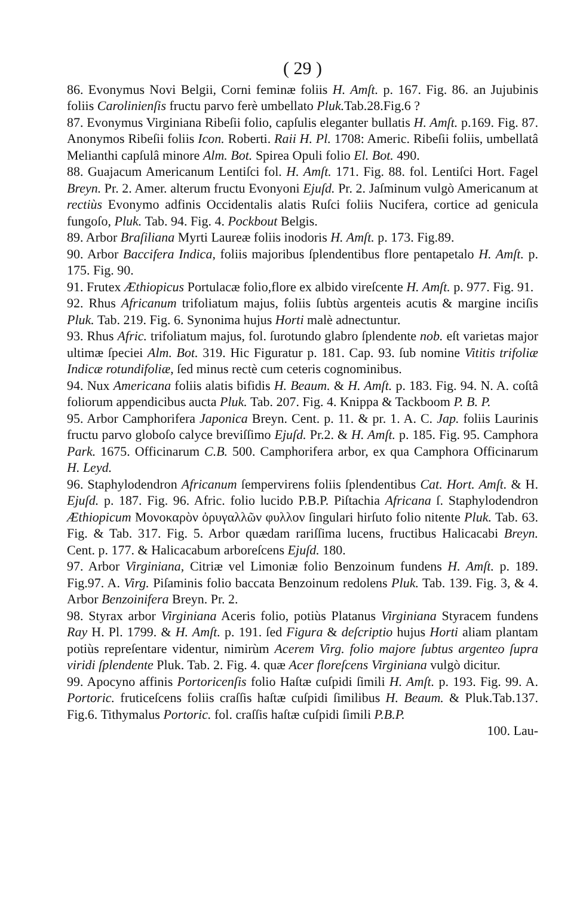( 29 )
86. Evonymus Novi Belgii, Corni feminæ foliis H. Amſt. p. 167. Fig. 86. an Jujubinis foliis Carolinienſis fructu parvo ferè umbellato Pluk. Tab.28.Fig.6 ?
87. Evonymus Virginiana Ribeſii folio, capſulis eleganter bullatis H. Amſt. p.169. Fig. 87. Anonymos Ribeſii foliis Icon. Roberti. Raii H. Pl. 1708: Americ. Ribeſii foliis, umbellatâ Melianthi capſulâ minore Alm. Bot. Spirea Opuli folio El. Bot. 490.
88. Guajacum Americanum Lentiſci fol. H. Amſt. 171. Fig. 88. fol. Lentiſci Hort. Fagel Breyn. Pr. 2. Amer. alterum fructu Evonyoni Ejuſd. Pr. 2. Jaſminum vulgò Americanum at rectiùs Evonymo adfinis Occidentalis alatis Ruſci foliis Nucifera, cortice ad genicula fungoſo, Pluk. Tab. 94. Fig. 4. Pockbout Belgis.
89. Arbor Braſiliana Myrti Laureæ foliis inodoris H. Amſt. p. 173. Fig.89.
90. Arbor Baccifera Indica, foliis majoribus ſplendentibus flore pentapetalo H. Amſt. p. 175. Fig. 90.
91. Frutex Æthiopicus Portulacæ folio,flore ex albido vireſcente H. Amſt. p. 977. Fig. 91.
92. Rhus Africanum trifoliatum majus, foliis ſubtùs argenteis acutis & margine inciſis Pluk. Tab. 219. Fig. 6. Synonima hujus Horti malè adnectuntur.
93. Rhus Afric. trifoliatum majus, fol. ſurotundo glabro ſplendente nob. eſt varietas major ultimæ ſpeciei Alm. Bot. 319. Hic Figuratur p. 181. Cap. 93. ſub nomine Vititis trifoliæ Indicæ rotundifoliæ, ſed minus rectè cum ceteris cognominibus.
94. Nux Americana foliis alatis bifidis H. Beaum. & H. Amſt. p. 183. Fig. 94. N. A. coſtâ foliorum appendicibus aucta Pluk. Tab. 207. Fig. 4. Knippa & Tackboom P. B. P.
95. Arbor Camphorifera Japonica Breyn. Cent. p. 11. & pr. 1. A. C. Jap. foliis Laurinis fructu parvo globoſo calyce breviſſimo Ejuſd. Pr.2. & H. Amſt. p. 185. Fig. 95. Camphora Park. 1675. Officinarum C.B. 500. Camphorifera arbor, ex qua Camphora Officinarum H. Leyd.
96. Staphylodendron Africanum ſempervirens foliis ſplendentibus Cat. Hort. Amſt. & H. Ejuſd. p. 187. Fig. 96. Afric. folio lucido P.B.P. Piſtachia Africana ſ. Staphylodendron Æthiopicum Μονοκαρὸν ὀρυγαλλῶν φυλλον ſingulari hirſuto folio nitente Pluk. Tab. 63. Fig. & Tab. 317. Fig. 5. Arbor quædam rariſſima lucens, fructibus Halicacabi Breyn. Cent. p. 177. & Halicacabum arboreſcens Ejuſd. 180.
97. Arbor Virginiana, Citriæ vel Limoniæ folio Benzoinum fundens H. Amſt. p. 189. Fig.97. A. Virg. Piſaminis folio baccata Benzoinum redolens Pluk. Tab. 139. Fig. 3, & 4. Arbor Benzoinifera Breyn. Pr. 2.
98. Styrax arbor Virginiana Aceris folio, potiùs Platanus Virginiana Styracem fundens Ray H. Pl. 1799. & H. Amſt. p. 191. ſed Figura & deſcriptio hujus Horti aliam plantam potiùs repreſentare videntur, nimirùm Acerem Virg. folio majore ſubtus argenteo ſupra viridi ſplendente Pluk. Tab. 2. Fig. 4. quæ Acer floreſcens Virginiana vulgò dicitur.
99. Apocyno affinis Portoricenſis folio Haſtæ cuſpidi ſimili H. Amſt. p. 193. Fig. 99. A. Portoric. fruticeſcens foliis craſſis haſtæ cuſpidi ſimilibus H. Beaum. & Pluk.Tab.137. Fig.6. Tithymalus Portoric. fol. craſſis haſtæ cuſpidi ſimili P.B.P.
100. Lau-